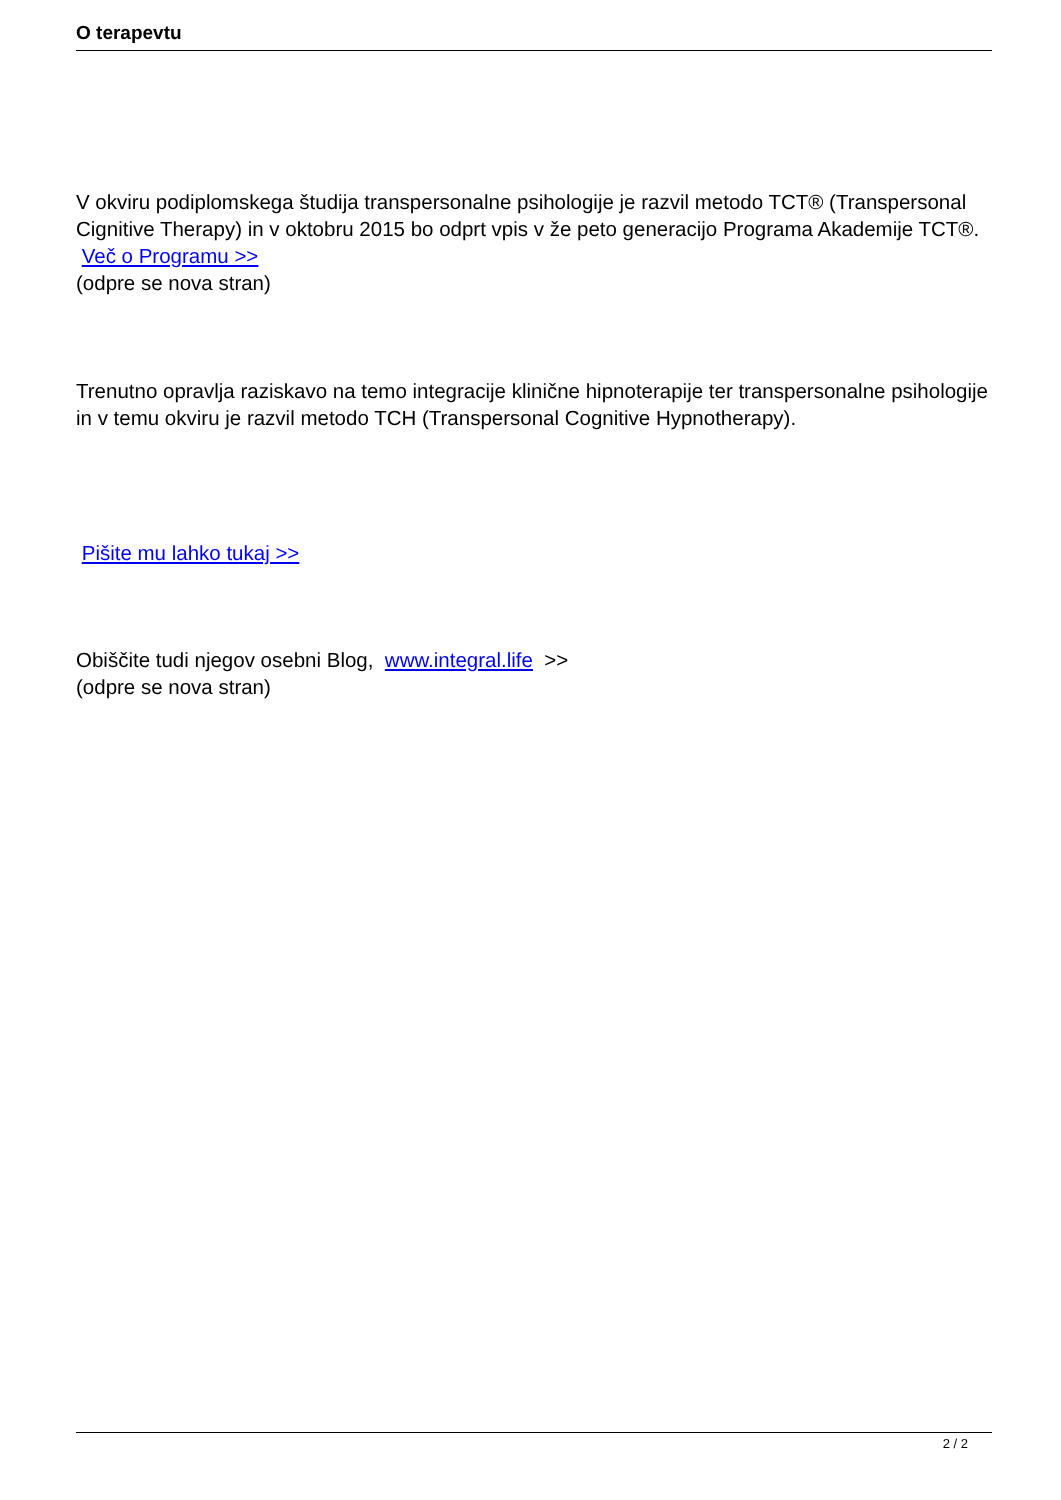O terapevtu
V okviru podiplomskega študija transpersonalne psihologije je razvil metodo TCT® (Transpersonal Cignitive Therapy) in v oktobru 2015 bo odprt vpis v že peto generacijo Programa Akademije TCT®.
Več o Programu >>
(odpre se nova stran)
Trenutno opravlja raziskavo na temo integracije klinične hipnoterapije ter transpersonalne psihologije in v temu okviru je razvil metodo TCH (Transpersonal Cognitive Hypnotherapy).
Pišite mu lahko tukaj >>
Obiščite tudi njegov osebni Blog, www.integral.life >>
(odpre se nova stran)
2 / 2